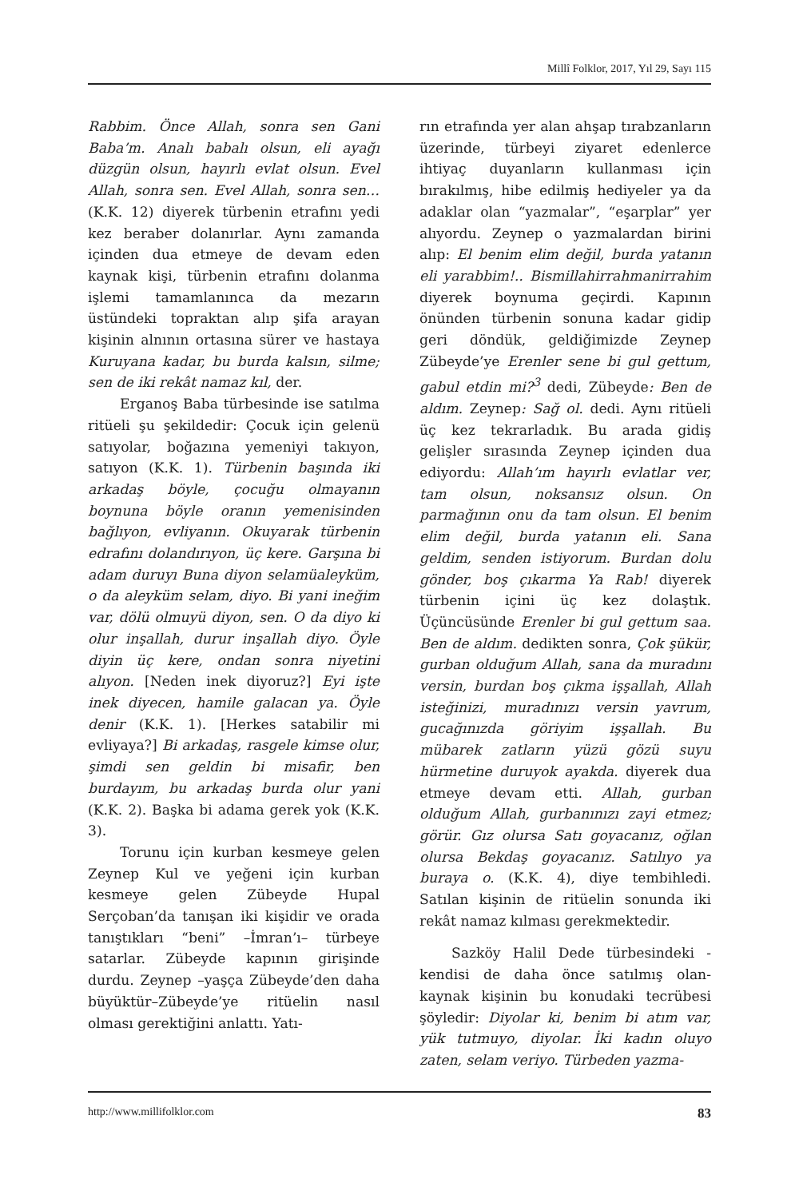Millî Folklor, 2017, Yıl 29, Sayı 115
Rabbim. Önce Allah, sonra sen Gani Baba’m. Analı babalı olsun, eli ayağı düzgün olsun, hayırlı evlat olsun. Evel Allah, sonra sen. Evel Allah, sonra sen… (K.K. 12) diyerek türbenin etrafını yedi kez beraber dolanırlar. Aynı zamanda içinden dua etmeye de devam eden kaynak kişi, türbenin etrafını dolanma işlemi tamamlanınca da mezarın üstündeki topraktan alıp şifa arayan kişinin alnının ortasına sürer ve hastaya Kuruyana kadar, bu burda kalsın, silme; sen de iki rekât namaz kıl, der.
Erganoş Baba türbesinde ise satılma ritüeli şu şekildedir: Çocuk için gelenü satıyolar, boğazına yemeniyi takıyon, satıyon (K.K. 1). Türbenin başında iki arkadaş böyle, çocuğu olmayanın boynuna böyle oranın yemenisinden bağlıyon, evliyanın. Okuyarak türbenin edrafını dolandırıyon, üç kere. Garşına bi adam duruyı Buna diyon selamüaleyküm, o da aleyküm selam, diyo. Bi yani ineğim var, dölü olmuyü diyon, sen. O da diyo ki olur inşallah, durur inşallah diyo. Öyle diyin üç kere, ondan sonra niyetini alıyon. [Neden inek diyoruz?] Eyi işte inek diyecen, hamile galacan ya. Öyle denir (K.K. 1). [Herkes satabilir mi evliyaya?] Bi arkadaş, rasgele kimse olur, şimdi sen geldin bi misafir, ben burdayım, bu arkadaş burda olur yani (K.K. 2). Başka bi adama gerek yok (K.K. 3).
Torunu için kurban kesmeye gelen Zeynep Kul ve yeğeni için kurban kesmeye gelen Zübeyde Hupal Serçoban’da tanışan iki kişidir ve orada tanıştıkları “beni” –İmran’ı– türbeye satarlar. Zübeyde kapının girişinde durdu. Zeynep –yaşça Zübeyde’den daha büyüktür–Zübeyde’ye ritüelin nasıl olması gerektiğini anlattı. Yatı-
rın etrafında yer alan ahşap tırabzanların üzerinde, türbeyi ziyaret edenlerce ihtiyaç duyanların kullanması için bırakılmış, hibe edilmiş hediyeler ya da adaklar olan “yazmalar”, “eşarplar” yer alıyordu. Zeynep o yazmalardan birini alıp: El benim elim değil, burda yatanın eli yarabbim!.. Bismillahirrahmanirrahim diyerek boynuma geçirdi. Kapının önünden türbenin sonuna kadar gidip geri döndük, geldiğimizde Zeynep Zübeyde’ye Erenler sene bi gul gettum, gabul etdin mi?<sup>3</sup> dedi, Zübeyde: Ben de aldım. Zeynep: Sağ ol. dedi. Aynı ritüeli üç kez tekrarladık. Bu arada gidiş gelişler sırasında Zeynep içinden dua ediyordu: Allah’ım hayırlı evlatlar ver, tam olsun, noksansız olsun. On parmağının onu da tam olsun. El benim elim değil, burda yatanın eli. Sana geldim, senden istiyorum. Burdan dolu gönder, boş çıkarma Ya Rab! diyerek türbenin içini üç kez dolaştık. Üçüncüsünde Erenler bi gul gettum saa. Ben de aldım. dedikten sonra, Çok şükür, gurban olduğum Allah, sana da muradını versin, burdan boş çıkma işşallah, Allah isteğinizi, muradınızı versin yavrum, gucağınızda göriyim işşallah. Bu mübarek zatların yüzü gözü suyu hürmetine duruyok ayakda. diyerek dua etmeye devam etti. Allah, gurban olduğum Allah, gurbanınızı zayi etmez; görür. Gız olursa Satı goyacanız, oğlan olursa Bekdaş goyacanız. Satılıyo ya buraya o. (K.K. 4), diye tembihledi. Satılan kişinin de ritüelin sonunda iki rekât namaz kılması gerekmektedir.
Sazköy Halil Dede türbesindeki -kendisi de daha önce satılmış olan- kaynak kişinin bu konudaki tecrübesi şöyledir: Diyolar ki, benim bi atım var, yük tutmuyo, diyolar. İki kadın oluyo zaten, selam veriyo. Türbeden yazma-
http://www.millifolklor.com 83